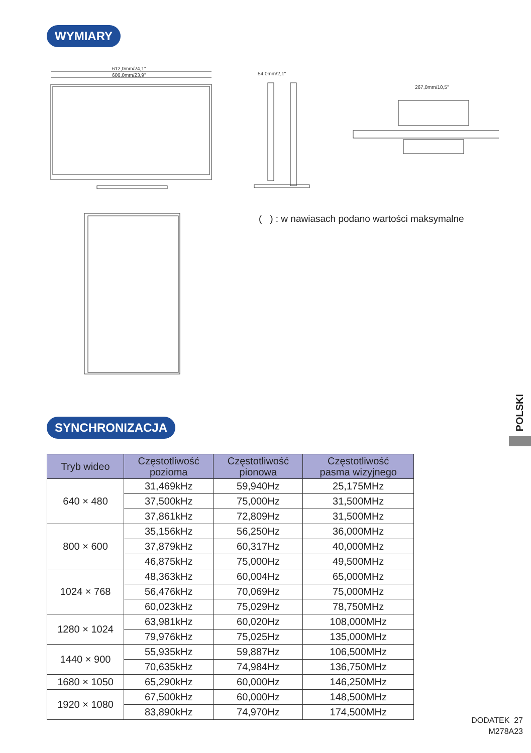WYMIARY
612,0mm/24,1"
606,0mm/23,9"
54,0mm/2,1"
267,0mm/10,5"
( ) : w nawiasach podano wartości maksymalne
SYNCHRONIZACJA
| Tryb wideo | Częstotliwość pozioma | Częstotliwość pionowa | Częstotliwość pasma wizyjnego |
| --- | --- | --- | --- |
| 640 × 480 | 31,469kHz | 59,940Hz | 25,175MHz |
| | 37,500kHz | 75,000Hz | 31,500MHz |
| | 37,861kHz | 72,809Hz | 31,500MHz |
| 800 × 600 | 35,156kHz | 56,250Hz | 36,000MHz |
| | 37,879kHz | 60,317Hz | 40,000MHz |
| | 46,875kHz | 75,000Hz | 49,500MHz |
| 1024 × 768 | 48,363kHz | 60,004Hz | 65,000MHz |
| | 56,476kHz | 70,069Hz | 75,000MHz |
| | 60,023kHz | 75,029Hz | 78,750MHz |
| 1280 × 1024 | 63,981kHz | 60,020Hz | 108,000MHz |
| | 79,976kHz | 75,025Hz | 135,000MHz |
| 1440 × 900 | 55,935kHz | 59,887Hz | 106,500MHz |
| | 70,635kHz | 74,984Hz | 136,750MHz |
| 1680 × 1050 | 65,290kHz | 60,000Hz | 146,250MHz |
| 1920 × 1080 | 67,500kHz | 60,000Hz | 148,500MHz |
| | 83,890kHz | 74,970Hz | 174,500MHz |
POLSKI
DODATEK 27
M278A23